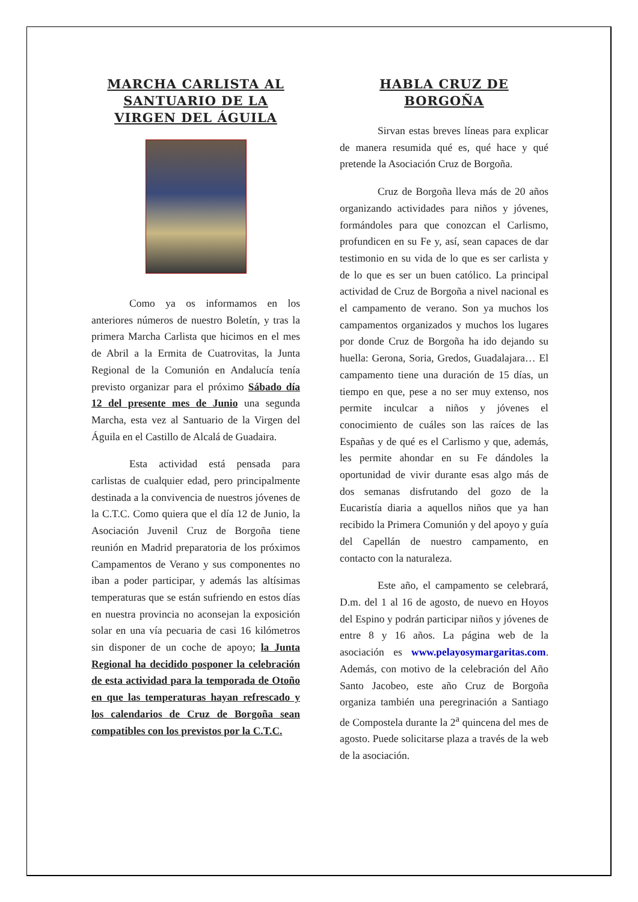MARCHA CARLISTA AL SANTUARIO DE LA VIRGEN DEL ÁGUILA
Como ya os informamos en los anteriores números de nuestro Boletín, y tras la primera Marcha Carlista que hicimos en el mes de Abril a la Ermita de Cuatrovitas, la Junta Regional de la Comunión en Andalucía tenía previsto organizar para el próximo Sábado día 12 del presente mes de Junio una segunda Marcha, esta vez al Santuario de la Virgen del Águila en el Castillo de Alcalá de Guadaira.
Esta actividad está pensada para carlistas de cualquier edad, pero principalmente destinada a la convivencia de nuestros jóvenes de la C.T.C. Como quiera que el día 12 de Junio, la Asociación Juvenil Cruz de Borgoña tiene reunión en Madrid preparatoria de los próximos Campamentos de Verano y sus componentes no iban a poder participar, y además las altísimas temperaturas que se están sufriendo en estos días en nuestra provincia no aconsejan la exposición solar en una vía pecuaria de casi 16 kilómetros sin disponer de un coche de apoyo; la Junta Regional ha decidido posponer la celebración de esta actividad para la temporada de Otoño en que las temperaturas hayan refrescado y los calendarios de Cruz de Borgoña sean compatibles con los previstos por la C.T.C.
HABLA CRUZ DE BORGOÑA
Sirvan estas breves líneas para explicar de manera resumida qué es, qué hace y qué pretende la Asociación Cruz de Borgoña.
Cruz de Borgoña lleva más de 20 años organizando actividades para niños y jóvenes, formándoles para que conozcan el Carlismo, profundicen en su Fe y, así, sean capaces de dar testimonio en su vida de lo que es ser carlista y de lo que es ser un buen católico. La principal actividad de Cruz de Borgoña a nivel nacional es el campamento de verano. Son ya muchos los campamentos organizados y muchos los lugares por donde Cruz de Borgoña ha ido dejando su huella: Gerona, Soria, Gredos, Guadalajara… El campamento tiene una duración de 15 días, un tiempo en que, pese a no ser muy extenso, nos permite inculcar a niños y jóvenes el conocimiento de cuáles son las raíces de las Españas y de qué es el Carlismo y que, además, les permite ahondar en su Fe dándoles la oportunidad de vivir durante esas algo más de dos semanas disfrutando del gozo de la Eucaristía diaria a aquellos niños que ya han recibido la Primera Comunión y del apoyo y guía del Capellán de nuestro campamento, en contacto con la naturaleza.
Este año, el campamento se celebrará, D.m. del 1 al 16 de agosto, de nuevo en Hoyos del Espino y podrán participar niños y jóvenes de entre 8 y 16 años. La página web de la asociación es www.pelayosymargaritas.com. Además, con motivo de la celebración del Año Santo Jacobeo, este año Cruz de Borgoña organiza también una peregrinación a Santiago de Compostela durante la 2<sup>a</sup> quincena del mes de agosto. Puede solicitarse plaza a través de la web de la asociación.